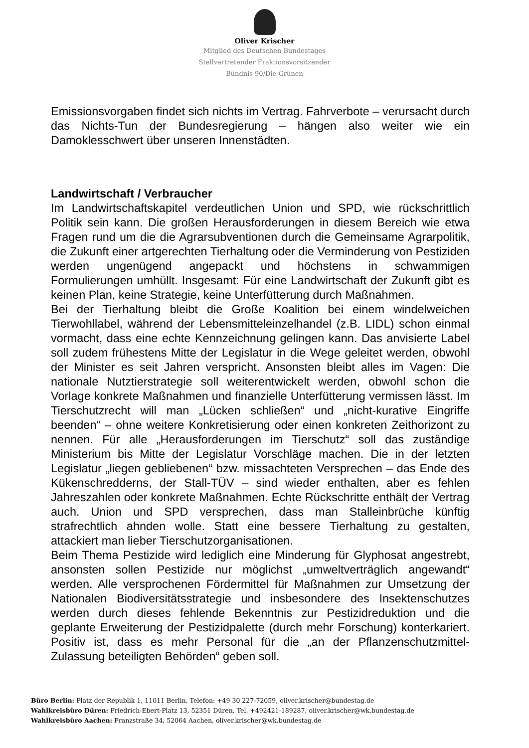Oliver Krischer
Mitglied des Deutschen Bundestages
Stellvertretender Fraktionsvorsitzender
Bündnis 90/Die Grünen
Emissionsvorgaben findet sich nichts im Vertrag. Fahrverbote – verursacht durch das Nichts-Tun der Bundesregierung – hängen also weiter wie ein Damoklesschwert über unseren Innenstädten.
Landwirtschaft / Verbraucher
Im Landwirtschaftskapitel verdeutlichen Union und SPD, wie rückschrittlich Politik sein kann. Die großen Herausforderungen in diesem Bereich wie etwa Fragen rund um die die Agrarsubventionen durch die Gemeinsame Agrarpolitik, die Zukunft einer artgerechten Tierhaltung oder die Verminderung von Pestiziden werden ungenügend angepackt und höchstens in schwammigen Formulierungen umhüllt. Insgesamt: Für eine Landwirtschaft der Zukunft gibt es keinen Plan, keine Strategie, keine Unterfütterung durch Maßnahmen.
Bei der Tierhaltung bleibt die Große Koalition bei einem windelweichen Tierwohllabel, während der Lebensmitteleinzelhandel (z.B. LIDL) schon einmal vormacht, dass eine echte Kennzeichnung gelingen kann. Das anvisierte Label soll zudem frühestens Mitte der Legislatur in die Wege geleitet werden, obwohl der Minister es seit Jahren verspricht. Ansonsten bleibt alles im Vagen: Die nationale Nutztierstrategie soll weiterentwickelt werden, obwohl schon die Vorlage konkrete Maßnahmen und finanzielle Unterfütterung vermissen lässt. Im Tierschutzrecht will man „Lücken schließen“ und „nicht-kurative Eingriffe beenden“ – ohne weitere Konkretisierung oder einen konkreten Zeithorizont zu nennen. Für alle „Herausforderungen im Tierschutz“ soll das zuständige Ministerium bis Mitte der Legislatur Vorschläge machen. Die in der letzten Legislatur „liegen gebliebenen“ bzw. missachteten Versprechen – das Ende des Kükenschredderns, der Stall-TÜV – sind wieder enthalten, aber es fehlen Jahreszahlen oder konkrete Maßnahmen. Echte Rückschritte enthält der Vertrag auch. Union und SPD versprechen, dass man Stalleinbrüche künftig strafrechtlich ahnden wolle. Statt eine bessere Tierhaltung zu gestalten, attackiert man lieber Tierschutzorganisationen.
Beim Thema Pestizide wird lediglich eine Minderung für Glyphosat angestrebt, ansonsten sollen Pestizide nur möglichst „umweltverträglich angewandt“ werden. Alle versprochenen Fördermittel für Maßnahmen zur Umsetzung der Nationalen Biodiversitätsstrategie und insbesondere des Insektenschutzes werden durch dieses fehlende Bekenntnis zur Pestizidreduktion und die geplante Erweiterung der Pestizidpalette (durch mehr Forschung) konterkariert. Positiv ist, dass es mehr Personal für die „an der Pflanzenschutzmittel-Zulassung beteiligten Behörden“ geben soll.
Büro Berlin: Platz der Republik 1, 11011 Berlin, Telefon: +49 30 227-72059, oliver.krischer@bundestag.de
Wahlkreisbüro Düren: Friedrich-Ebert-Platz 13, 52351 Düren, Tel. +492421-189287, oliver.krischer@wk.bundestag.de
Wahlkreisbüro Aachen: Franzstraße 34, 52064 Aachen, oliver.krischer@wk.bundestag.de